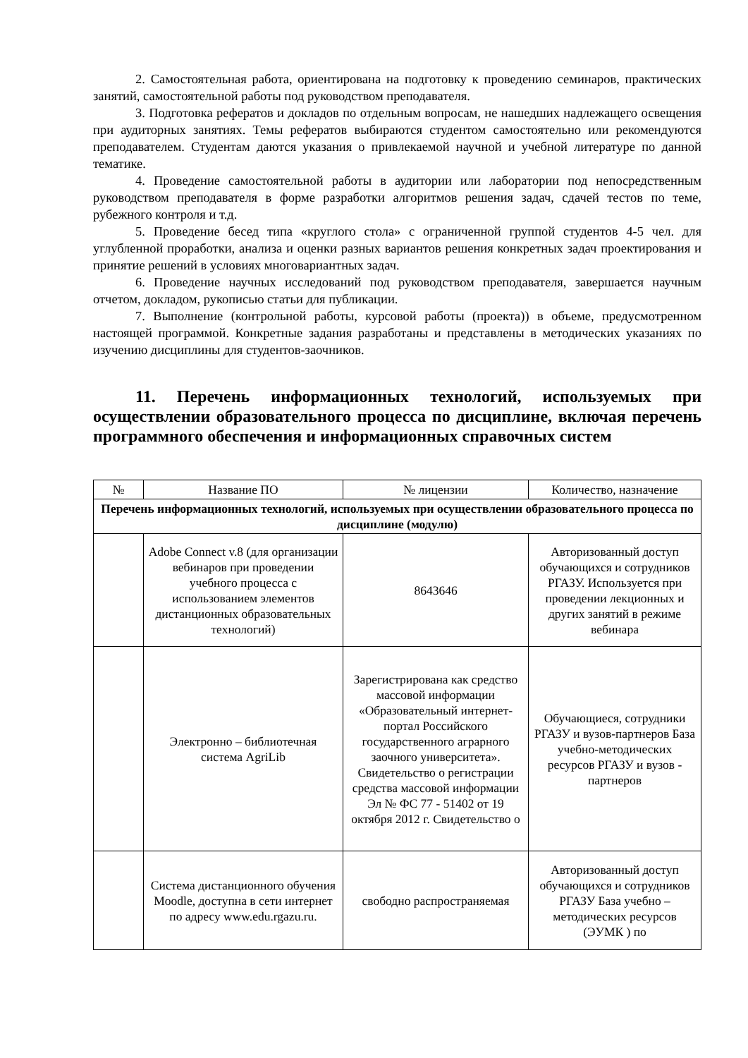2. Самостоятельная работа, ориентирована на подготовку к проведению семинаров, практических занятий, самостоятельной работы под руководством преподавателя.
3. Подготовка рефератов и докладов по отдельным вопросам, не нашедших надлежащего освещения при аудиторных занятиях. Темы рефератов выбираются студентом самостоятельно или рекомендуются преподавателем. Студентам даются указания о привлекаемой научной и учебной литературе по данной тематике.
4. Проведение самостоятельной работы в аудитории или лаборатории под непосредственным руководством преподавателя в форме разработки алгоритмов решения задач, сдачей тестов по теме, рубежного контроля и т.д.
5. Проведение бесед типа «круглого стола» с ограниченной группой студентов 4-5 чел. для углубленной проработки, анализа и оценки разных вариантов решения конкретных задач проектирования и принятие решений в условиях многовариантных задач.
6. Проведение научных исследований под руководством преподавателя, завершается научным отчетом, докладом, рукописью статьи для публикации.
7. Выполнение (контрольной работы, курсовой работы (проекта)) в объеме, предусмотренном настоящей программой. Конкретные задания разработаны и представлены в методических указаниях по изучению дисциплины для студентов-заочников.
11. Перечень информационных технологий, используемых при осуществлении образовательного процесса по дисциплине, включая перечень программного обеспечения и информационных справочных систем
| № | Название ПО | № лицензии | Количество, назначение |
| --- | --- | --- | --- |
| Перечень информационных технологий, используемых при осуществлении образовательного процесса по дисциплине (модулю) | | | |
| | Adobe Connect v.8 (для организации вебинаров при проведении учебного процесса с использованием элементов дистанционных образовательных технологий) | 8643646 | Авторизованный доступ обучающихся и сотрудников РГАЗУ. Используется при проведении лекционных и других занятий в режиме вебинара |
| | Электронно – библиотечная система AgriLib | Зарегистрирована как средство массовой информации «Образовательный интернет-портал Российского государственного аграрного заочного университета». Свидетельство о регистрации средства массовой информации Эл № ФС 77 - 51402 от 19 октября 2012 г. Свидетельство о | Обучающиеся, сотрудники РГАЗУ и вузов-партнеров База учебно-методических ресурсов РГАЗУ и вузов - партнеров |
| | Система дистанционного обучения Moodle, доступна в сети интернет по адресу www.edu.rgazu.ru. | свободно распространяемая | Авторизованный доступ обучающихся и сотрудников РГАЗУ База учебно – методических ресурсов (ЭУМК ) по |